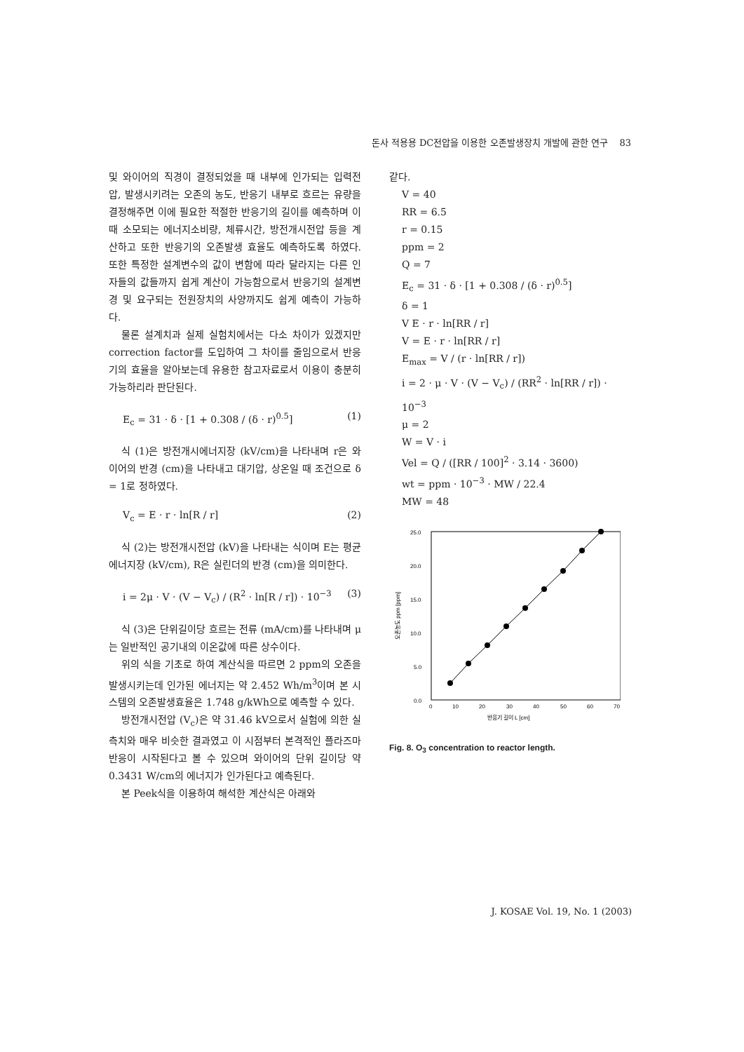돈사 적용용 DC전압을 이용한 오존발생장치 개발에 관한 연구 83
및 와이어의 직경이 결정되었을 때 내부에 인가되는 입력전압, 발생시키려는 오존의 농도, 반응기 내부로 흐르는 유량을 결정해주면 이에 필요한 적절한 반응기의 길이를 예측하며 이때 소모되는 에너지소비량, 체류시간, 방전개시전압 등을 계산하고 또한 반응기의 오존발생 효율도 예측하도록 하였다. 또한 특정한 설계변수의 값이 변함에 따라 달라지는 다른 인자들의 값들까지 쉽게 계산이 가능함으로서 반응기의 설계변경 및 요구되는 전원장치의 사양까지도 쉽게 예측이 가능하다.
물론 설계치과 실제 실험치에서는 다소 차이가 있겠지만 correction factor를 도입하여 그 차이를 줄임으로서 반응기의 효율을 알아보는데 유용한 참고자료로서 이용이 충분히 가능하리라 판단된다.
E<sub>c</sub> = 31 · δ · [1 + 0.308 / (δ · r)<sup>0.5</sup>] (1)
식 (1)은 방전개시에너지장 (kV/cm)을 나타내며 r은 와이어의 반경 (cm)을 나타내고 대기압, 상온일 때 조건으로 δ = 1로 정하였다.
V<sub>c</sub> = E · r · ln[R / r] (2)
식 (2)는 방전개시전압 (kV)을 나타내는 식이며 E는 평균에너지장 (kV/cm), R은 실린더의 반경 (cm)을 의미한다.
i = 2μ · V · (V − V<sub>c</sub>) / (R<sup>2</sup> · ln[R / r]) · 10<sup>−3</sup> (3)
식 (3)은 단위길이당 흐르는 전류 (mA/cm)를 나타내며 μ는 일반적인 공기내의 이온값에 따른 상수이다.
위의 식을 기초로 하여 계산식을 따르면 2 ppm의 오존을 발생시키는데 인가된 에너지는 약 2.452 Wh/m<sup>3</sup>이며 본 시스템의 오존발생효율은 1.748 g/kWh으로 예측할 수 있다.
방전개시전압 (V<sub>c</sub>)은 약 31.46 kV으로서 실험에 의한 실측치와 매우 비슷한 결과였고 이 시점부터 본격적인 플라즈마 반응이 시작된다고 볼 수 있으며 와이어의 단위 길이당 약 0.3431 W/cm의 에너지가 인가된다고 예측된다.
본 Peek식을 이용하여 해석한 계산식은 아래와
같다.
V = 40
RR = 6.5
r = 0.15
ppm = 2
Q = 7
E<sub>c</sub> = 31 · δ · [1 + 0.308 / (δ · r)<sup>0.5</sup>]
δ = 1
V E · r · ln[RR / r]
V = E · r · ln[RR / r]
E<sub>max</sub> = V / (r · ln[RR / r])
i = 2 · μ · V · (V − V<sub>c</sub>) / (RR<sup>2</sup> · ln[RR / r]) · 10<sup>−3</sup>
μ = 2
W = V · i
Vel = Q / ([RR / 100]<sup>2</sup> · 3.14 · 3600)
wt = ppm · 10<sup>−3</sup> · MW / 22.4
MW = 48
25.0
20.0
15.0
10.0
5.0
0.0
0
10
20
30
40
50
60
70
반응기 길이 L [cm]
오존농도 ppm [ppm]
Fig. 8. O<sub>3</sub> concentration to reactor length.
J. KOSAE Vol. 19, No. 1 (2003)